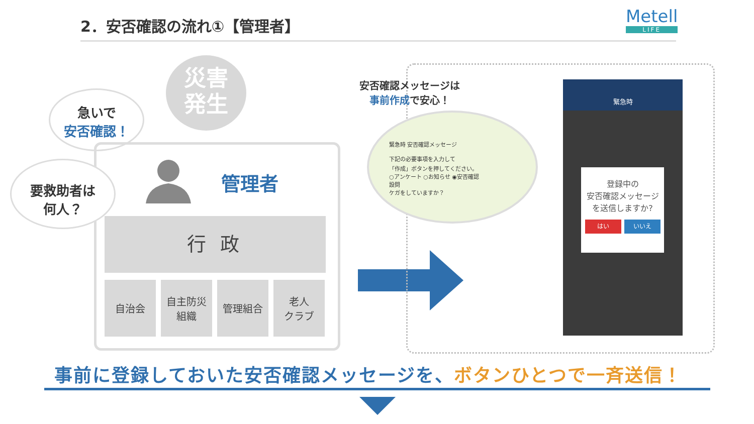2．安否確認の流れ①【管理者】 Metell
LIFE
災害
発生
急いで
安否確認！
要救助者は
何人？
管理者
行 政
自治会 自主防災
組織
管理組合 老人
クラブ
安否確認メッセージは
事前作成で安心！
緊急時 安否確認メッセージ
下記の必要事項を入力して
「作成」ボタンを押してください。
○アンケート ○お知らせ ◉安否確認
設問
ケガをしていますか？
緊急時
登録中の
安否確認メッセージ
を送信しますか?
はい いいえ
事前に登録しておいた安否確認メッセージを、ボタンひとつで一斉送信！